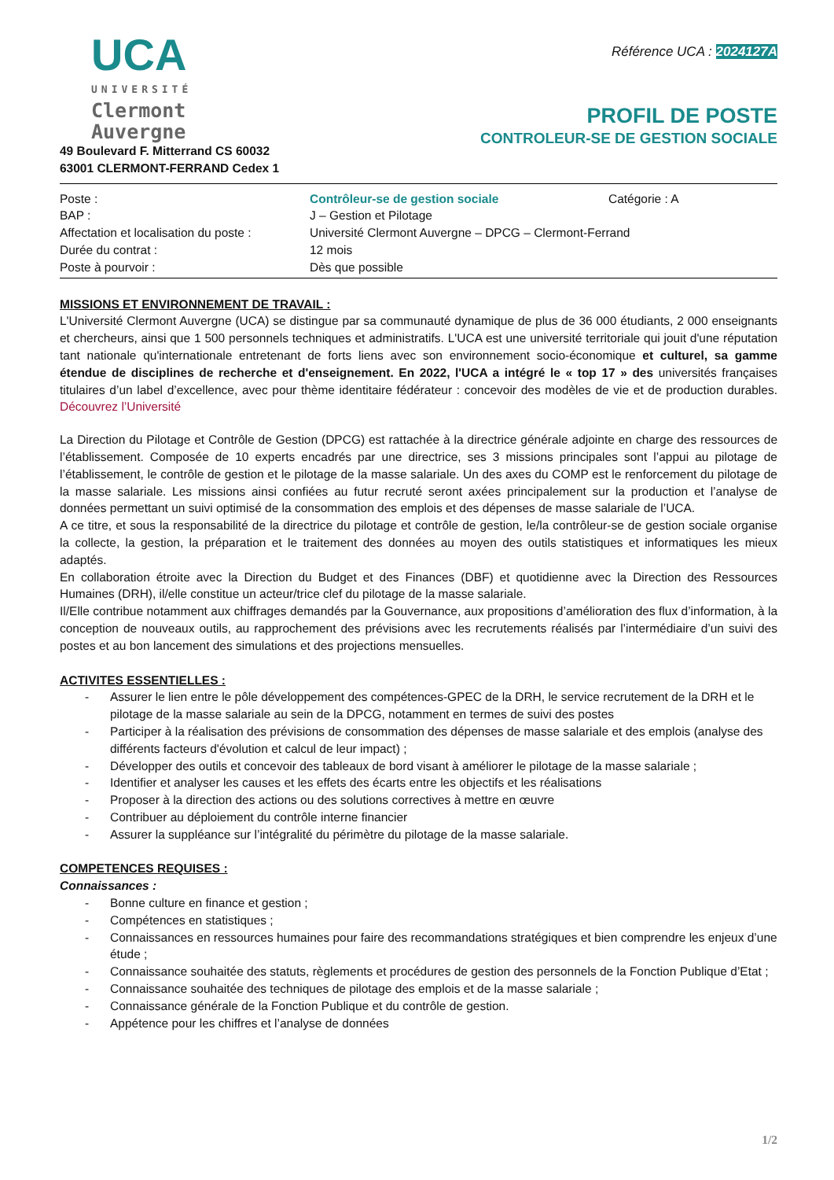UCA
UNIVERSITÉ
Clermont
Auvergne
49 Boulevard F. Mitterrand CS 60032
63001 CLERMONT-FERRAND Cedex 1
Référence UCA : 2024127A
PROFIL DE POSTE
CONTROLEUR-SE DE GESTION SOCIALE
| Poste : | Contrôleur-se de gestion sociale | Catégorie : A |
| BAP : | J – Gestion et Pilotage | |
| Affectation et localisation du poste : | Université Clermont Auvergne – DPCG – Clermont-Ferrand | |
| Durée du contrat : | 12 mois | |
| Poste à pourvoir : | Dès que possible | |
MISSIONS ET ENVIRONNEMENT DE TRAVAIL :
L'Université Clermont Auvergne (UCA) se distingue par sa communauté dynamique de plus de 36 000 étudiants, 2 000 enseignants et chercheurs, ainsi que 1 500 personnels techniques et administratifs. L'UCA est une université territoriale qui jouit d'une réputation tant nationale qu'internationale entretenant de forts liens avec son environnement socio-économique et culturel, sa gamme étendue de disciplines de recherche et d'enseignement. En 2022, l'UCA a intégré le « top 17 » des universités françaises titulaires d’un label d’excellence, avec pour thème identitaire fédérateur : concevoir des modèles de vie et de production durables. Découvrez l’Université
La Direction du Pilotage et Contrôle de Gestion (DPCG) est rattachée à la directrice générale adjointe en charge des ressources de l’établissement. Composée de 10 experts encadrés par une directrice, ses 3 missions principales sont l’appui au pilotage de l’établissement, le contrôle de gestion et le pilotage de la masse salariale. Un des axes du COMP est le renforcement du pilotage de la masse salariale. Les missions ainsi confiées au futur recruté seront axées principalement sur la production et l’analyse de données permettant un suivi optimisé de la consommation des emplois et des dépenses de masse salariale de l’UCA.
A ce titre, et sous la responsabilité de la directrice du pilotage et contrôle de gestion, le/la contrôleur-se de gestion sociale organise la collecte, la gestion, la préparation et le traitement des données au moyen des outils statistiques et informatiques les mieux adaptés.
En collaboration étroite avec la Direction du Budget et des Finances (DBF) et quotidienne avec la Direction des Ressources Humaines (DRH), il/elle constitue un acteur/trice clef du pilotage de la masse salariale.
Il/Elle contribue notamment aux chiffrages demandés par la Gouvernance, aux propositions d’amélioration des flux d’information, à la conception de nouveaux outils, au rapprochement des prévisions avec les recrutements réalisés par l’intermédiaire d’un suivi des postes et au bon lancement des simulations et des projections mensuelles.
ACTIVITES ESSENTIELLES :
- Assurer le lien entre le pôle développement des compétences-GPEC de la DRH, le service recrutement de la DRH et le pilotage de la masse salariale au sein de la DPCG, notamment en termes de suivi des postes
- Participer à la réalisation des prévisions de consommation des dépenses de masse salariale et des emplois (analyse des différents facteurs d'évolution et calcul de leur impact) ;
- Développer des outils et concevoir des tableaux de bord visant à améliorer le pilotage de la masse salariale ;
- Identifier et analyser les causes et les effets des écarts entre les objectifs et les réalisations
- Proposer à la direction des actions ou des solutions correctives à mettre en œuvre
- Contribuer au déploiement du contrôle interne financier
- Assurer la suppléance sur l’intégralité du périmètre du pilotage de la masse salariale.
COMPETENCES REQUISES :
Connaissances :
- Bonne culture en finance et gestion ;
- Compétences en statistiques ;
- Connaissances en ressources humaines pour faire des recommandations stratégiques et bien comprendre les enjeux d’une étude ;
- Connaissance souhaitée des statuts, règlements et procédures de gestion des personnels de la Fonction Publique d’Etat ;
- Connaissance souhaitée des techniques de pilotage des emplois et de la masse salariale ;
- Connaissance générale de la Fonction Publique et du contrôle de gestion.
- Appétence pour les chiffres et l’analyse de données
1/2